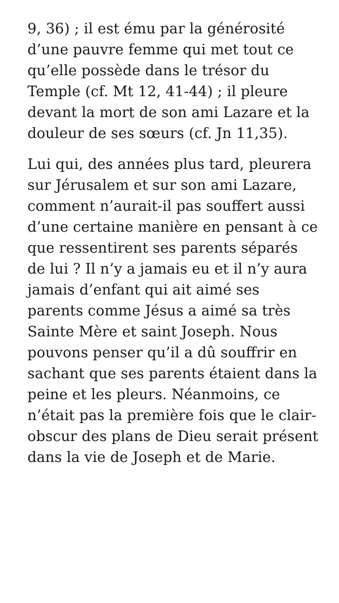9, 36) ; il est ému par la générosité d’une pauvre femme qui met tout ce qu’elle possède dans le trésor du Temple (cf. Mt 12, 41-44) ; il pleure devant la mort de son ami Lazare et la douleur de ses sœurs (cf. Jn 11,35).
Lui qui, des années plus tard, pleurera sur Jérusalem et sur son ami Lazare, comment n’aurait-il pas souffert aussi d’une certaine manière en pensant à ce que ressentirent ses parents séparés de lui ? Il n’y a jamais eu et il n’y aura jamais d’enfant qui ait aimé ses parents comme Jésus a aimé sa très Sainte Mère et saint Joseph. Nous pouvons penser qu’il a dû souffrir en sachant que ses parents étaient dans la peine et les pleurs. Néanmoins, ce n’était pas la première fois que le clair-obscur des plans de Dieu serait présent dans la vie de Joseph et de Marie.